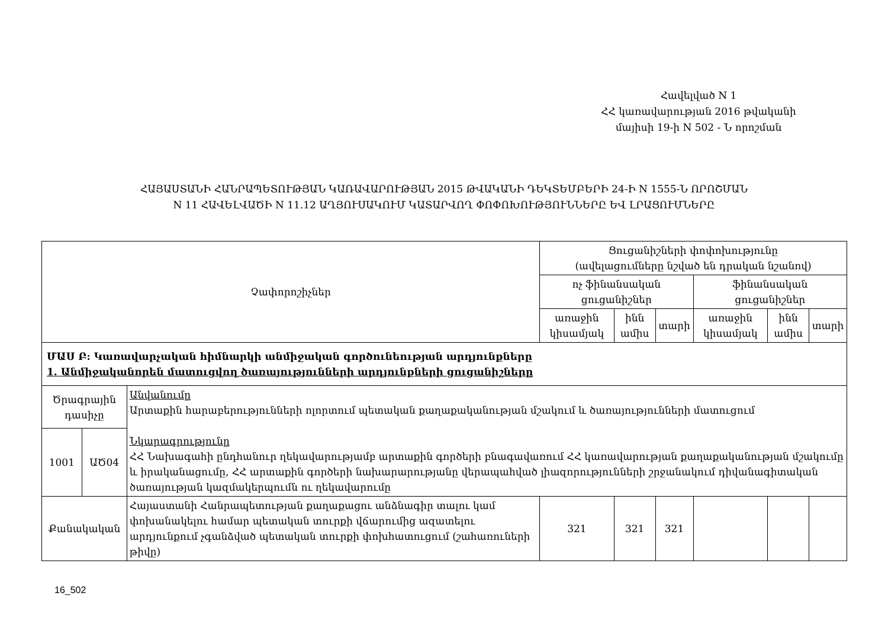Հավելված N 1
ՀՀ կառավարության 2016 թվականի
մայիսի 19-ի N 502 - Ն որոշման
ՀԱՅԱՍՏԱՆԻ ՀԱՆՐԱՊԵՏՈՒԹՅԱՆ ԿԱՌԱՎԱՐՈՒԹՅԱՆ 2015 ԹՎԱԿԱՆԻ ԴԵԿՏԵՄԲԵՐԻ 24-Ի N 1555-Ն ՈՐՈՇՄԱՆ
N 11 ՀԱՎԵԼՎԱԾԻ N 11.12 ԱՂՅՈՒՍԱԿՈՒՄ ԿԱՏԱՐՎՈՂ ՓՈՓՈԽՈՒԹՅՈՒՆՆԵՐԸ ԵՎ ԼՐԱՑՈՒՄՆԵՐԸ
| Չափորոշիչներ | | | Ցուցանիշների փոփոխությունը (ավելացումները նշված են դրական նշանով) | | | | | |
| --- | --- | --- | --- | --- | --- | --- | --- | --- |
| | | | ոչ ֆինանսական ցուցանիշներ | | | ֆինանսական ցուցանիշներ | | |
| | | | առաջին կիսամյակ | ինն ամիս | տարի | առաջին կիսամյակ | ինն ամիս | տարի |
| ՄԱՍ Բ: Կառավարչական հիմնարկի անմիջական գործունեության արդյունքները 1. Անմիջականորեն մատուցվող ծառայությունների արդյունքների ցուցանիշները | | | | | | | | |
| Ծրագրային դասիչը | | Անվանումը Արտաքին հարաբերությունների ոլորտում պետական քաղաքականության մշակում և ծառայությունների մատուցում Նկարագրությունը ՀՀ Նախագահի ընդհանուր ղեկավարությամբ արտաքին գործերի բնագավառում ՀՀ կառավարության քաղաքականության մշակումը և իրականացումը, ՀՀ արտաքին գործերի նախարարությանը վերապահված լիազորությունների շրջանակում դիվանագիտական ծառայության կազմակերպումն ու ղեկավարումը | | | | | | |
| 1001 | ԱԾ04 | | | | | | | |
| Քանակական | | Հայաստանի Հանրապետության քաղաքացու անձնագիր տալու կամ փոխանակելու համար պետական տուրքի վճարումից ազատելու արդյունքում չգանձված պետական տուրքի փոխհատուցում (շահառուների թիվը) | 321 | 321 | 321 | | | |
16_502